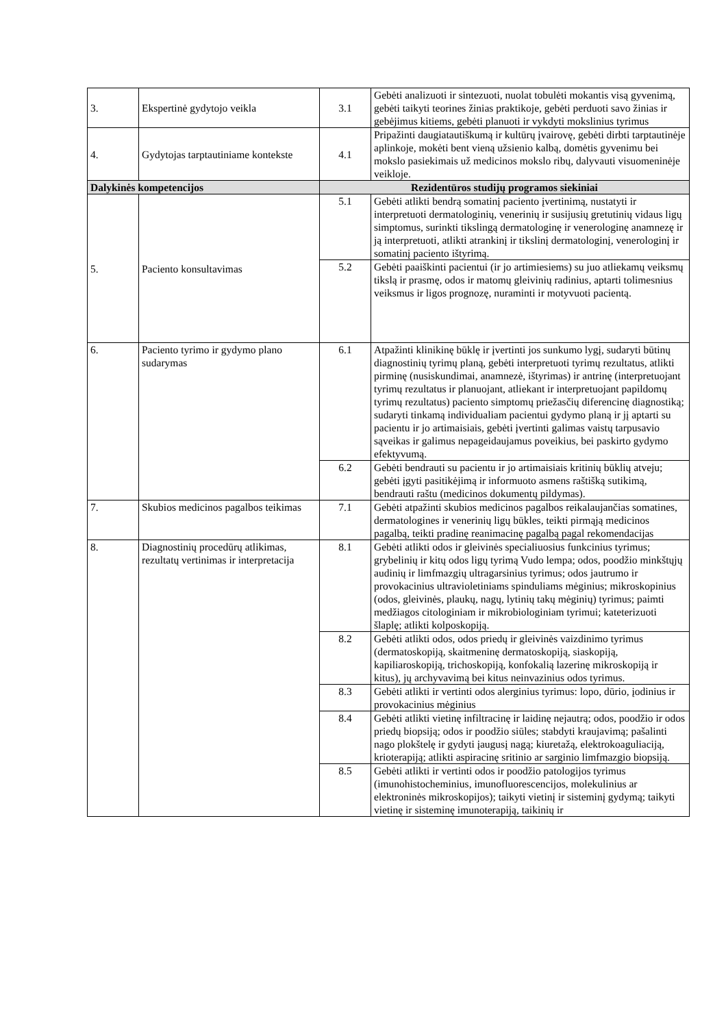| 3. | Ekspertinė gydytojo veikla | 3.1 | Gebėti analizuoti ir sintezuoti, nuolat tobulėti mokantis visą gyvenimą, gebėti taikyti teorines žinias praktikoje, gebėti perduoti savo žinias ir gebėjimus kitiems, gebėti planuoti ir vykdyti mokslinius tyrimus |
| 4. | Gydytojas tarptautiniame kontekste | 4.1 | Pripažinti daugiatautiškumą ir kultūrų įvairovę, gebėti dirbti tarptautinėje aplinkoje, mokėti bent vieną užsienio kalbą, domėtis gyvenimu bei mokslo pasiekimais už medicinos mokslo ribų, dalyvauti visuomeninėje veikloje. |
| Dalykinės kompetencijos | | Rezidentūros studijų programos siekiniai | |
| 5. | Paciento konsultavimas | 5.1 | Gebėti atlikti bendrą somatinį paciento įvertinimą, nustatyti ir interpretuoti dermatologinių, venerinių ir susijusių gretutinių vidaus ligų simptomus, surinkti tikslingą dermatologinę ir venerologinę anamnezę ir ją interpretuoti, atlikti atrankinį ir tikslinį dermatologinį, venerologinį ir somatinį paciento ištyrimą. |
| | | 5.2 | Gebėti paaiškinti pacientui (ir jo artimiesiems) su juo atliekamų veiksmų tikslą ir prasmę, odos ir matomų gleivinių radinius, aptarti tolimesnius veiksmus ir ligos prognozę, nuraminti ir motyvuoti pacientą. |
| 6. | Paciento tyrimo ir gydymo plano sudarymas | 6.1 | Atpažinti klinikinę būklę ir įvertinti jos sunkumo lygį, sudaryti būtinų diagnostinių tyrimų planą, gebėti interpretuoti tyrimų rezultatus, atlikti pirminę (nusiskundimai, anamnezė, ištyrimas) ir antrinę (interpretuojant tyrimų rezultatus ir planuojant, atliekant ir interpretuojant papildomų tyrimų rezultatus) paciento simptomų priežasčių diferencinę diagnostiką; sudaryti tinkamą individualiam pacientui gydymo planą ir jį aptarti su pacientu ir jo artimaisiais, gebėti įvertinti galimas vaistų tarpusavio sąveikas ir galimus nepageidaujamus poveikius, bei paskirto gydymo efektyvumą. |
| | | 6.2 | Gebėti bendrauti su pacientu ir jo artimaisiais kritinių būklių atveju; gebėti įgyti pasitikėjimą ir informuoto asmens raštišką sutikimą, bendrauti raštu (medicinos dokumentų pildymas). |
| 7. | Skubios medicinos pagalbos teikimas | 7.1 | Gebėti atpažinti skubios medicinos pagalbos reikalaujančias somatines, dermatologines ir venerinių ligų būkles, teikti pirmąją medicinos pagalbą, teikti pradinę reanimacinę pagalbą pagal rekomendacijas |
| 8. | Diagnostinių procedūrų atlikimas, rezultatų vertinimas ir interpretacija | 8.1 | Gebėti atlikti odos ir gleivinės specialiuosius funkcinius tyrimus; grybelinių ir kitų odos ligų tyrimą Vudo lempa; odos, poodžio minkštųjų audinių ir limfmazgių ultragarsinius tyrimus; odos jautrumo ir provokacinius ultravioletiniams spinduliams mėginius; mikroskopinius (odos, gleivinės, plaukų, nagų, lytinių takų mėginių) tyrimus; paimti medžiagos citologiniam ir mikrobiologiniam tyrimui; kateterizuoti šlaplę; atlikti kolposkopiją. |
| | | 8.2 | Gebėti atlikti odos, odos priedų ir gleivinės vaizdinimo tyrimus (dermatoskopiją, skaitmeninę dermatoskopiją, siaskopiją, kapiliaroskopiją, trichoskopiją, konfokalią lazerinę mikroskopiją ir kitus), jų archyvavimą bei kitus neinvazinius odos tyrimus. |
| | | 8.3 | Gebėti atlikti ir vertinti odos alerginius tyrimus: lopo, dūrio, įodinius ir provokacinius mėginius |
| | | 8.4 | Gebėti atlikti vietinę infiltracinę ir laidinę nejautrą; odos, poodžio ir odos priedų biopsiją; odos ir poodžio siūles; stabdyti kraujavimą; pašalinti nago plokštelę ir gydyti įaugusį nagą; kiuretažą, elektrokoaguliaciją, krioterapiją; atlikti aspiracinę sritinio ar sarginio limfmazgio biopsiją. |
| | | 8.5 | Gebėti atlikti ir vertinti odos ir poodžio patologijos tyrimus (imunohistocheminius, imunofluorescencijos, molekulinius ar elektroninės mikroskopijos); taikyti vietinį ir sisteminį gydymą; taikyti vietinę ir sisteminę imunoterapiją, taikinių ir |